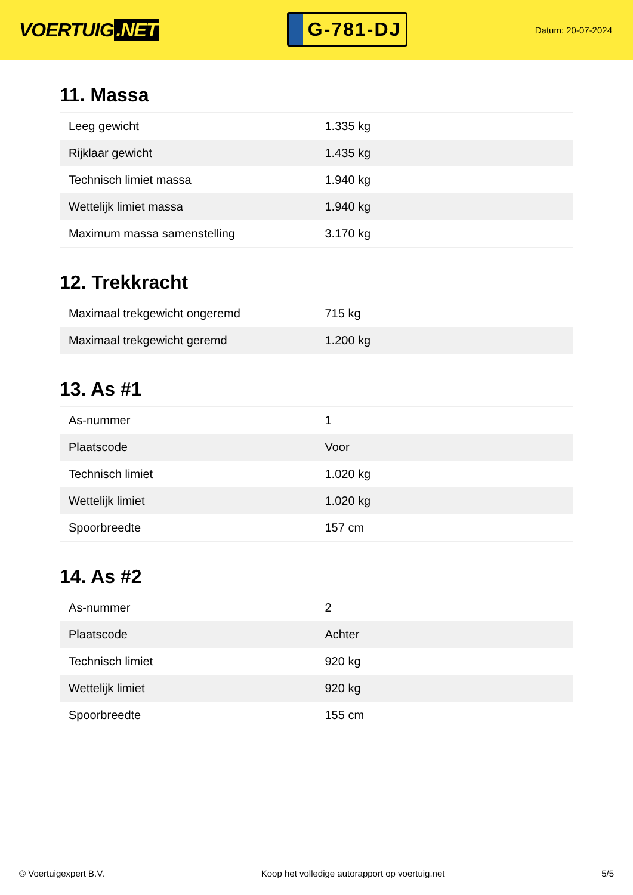VOERTUIG.NET
G-781-DJ
Datum: 20-07-2024
11. Massa
| Leeg gewicht | 1.335 kg |
| Rijklaar gewicht | 1.435 kg |
| Technisch limiet massa | 1.940 kg |
| Wettelijk limiet massa | 1.940 kg |
| Maximum massa samenstelling | 3.170 kg |
12. Trekkracht
| Maximaal trekgewicht ongeremd | 715 kg |
| Maximaal trekgewicht geremd | 1.200 kg |
13. As #1
| As-nummer | 1 |
| Plaatscode | Voor |
| Technisch limiet | 1.020 kg |
| Wettelijk limiet | 1.020 kg |
| Spoorbreedte | 157 cm |
14. As #2
| As-nummer | 2 |
| Plaatscode | Achter |
| Technisch limiet | 920 kg |
| Wettelijk limiet | 920 kg |
| Spoorbreedte | 155 cm |
© Voertuigexpert B.V. Koop het volledige autorapport op voertuig.net 5/5